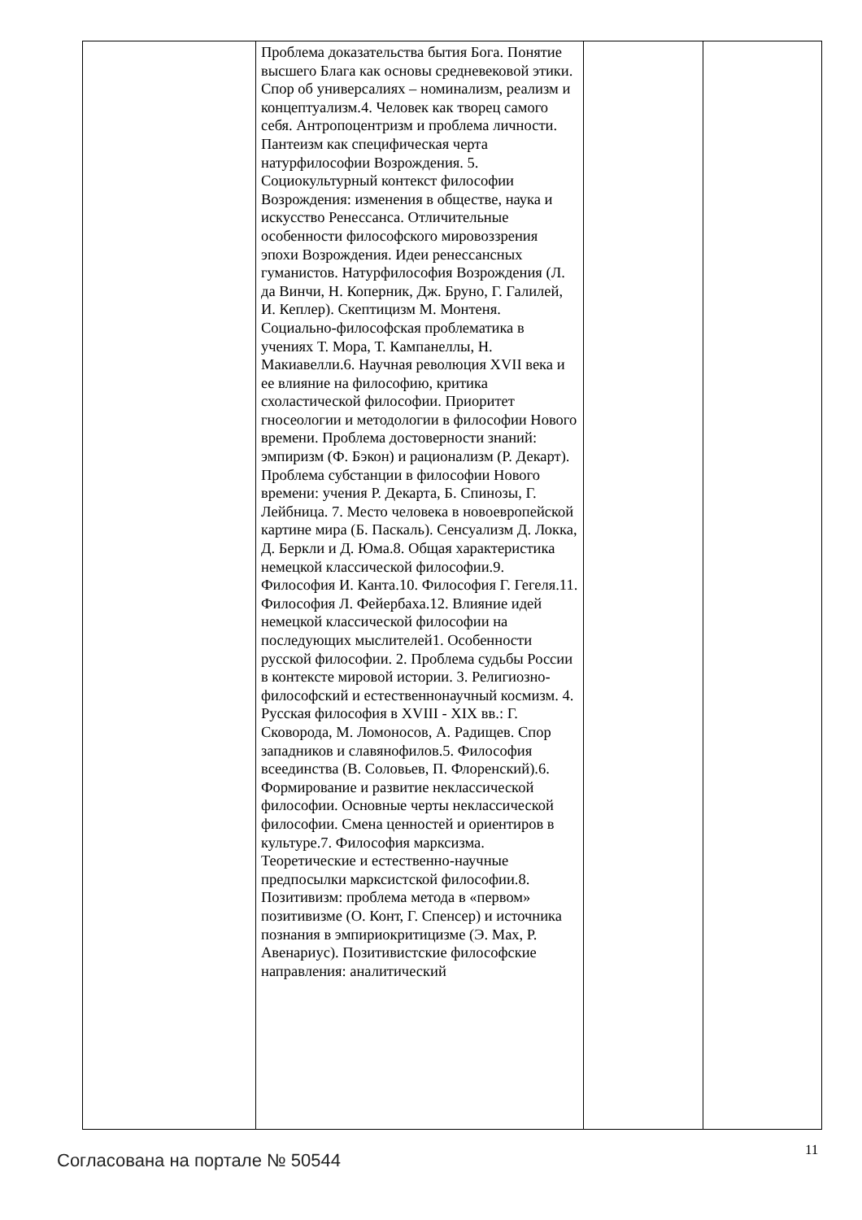| | Проблема доказательства бытия Бога. Понятие высшего Блага как основы средневековой этики. Спор об универсалиях – номинализм, реализм и концептуализм.4. Человек как творец самого себя. Антропоцентризм и проблема личности. Пантеизм как специфическая черта натурфилософии Возрождения. 5. Социокультурный контекст философии Возрождения: изменения в обществе, наука и искусство Ренессанса. Отличительные особенности философского мировоззрения эпохи Возрождения. Идеи ренессансных гуманистов. Натурфилософия Возрождения (Л. да Винчи, Н. Коперник, Дж. Бруно, Г. Галилей, И. Кеплер). Скептицизм М. Монтеня. Социально-философская проблематика в учениях Т. Мора, Т. Кампанеллы, Н. Макиавелли.6. Научная революция XVII века и ее влияние на философию, критика схоластической философии. Приоритет гносеологии и методологии в философии Нового времени. Проблема достоверности знаний: эмпиризм (Ф. Бэкон) и рационализм (Р. Декарт). Проблема субстанции в философии Нового времени: учения Р. Декарта, Б. Спинозы, Г. Лейбница. 7. Место человека в новоевропейской картине мира (Б. Паскаль). Сенсуализм Д. Локка, Д. Беркли и Д. Юма.8. Общая характеристика немецкой классической философии.9. Философия И. Канта.10. Философия Г. Гегеля.11. Философия Л. Фейербаха.12. Влияние идей немецкой классической философии на последующих мыслителей1. Особенности русской философии. 2. Проблема судьбы России в контексте мировой истории. 3. Религиозно-философский и естественнонаучный космизм. 4. Русская философия в XVIII - XIX вв.: Г. Сковорода, М. Ломоносов, А. Радищев. Спор западников и славянофилов.5. Философия всеединства (В. Соловьев, П. Флоренский).6. Формирование и развитие неклассической философии. Основные черты неклассической философии. Смена ценностей и ориентиров в культуре.7. Философия марксизма. Теоретические и естественно-научные предпосылки марксистской философии.8. Позитивизм: проблема метода в «первом» позитивизме (О. Конт, Г. Спенсер) и источника познания в эмпириокритицизме (Э. Мах, Р. Авенариус). Позитивистские философские направления: аналитический | | |
Согласована на портале № 50544 11